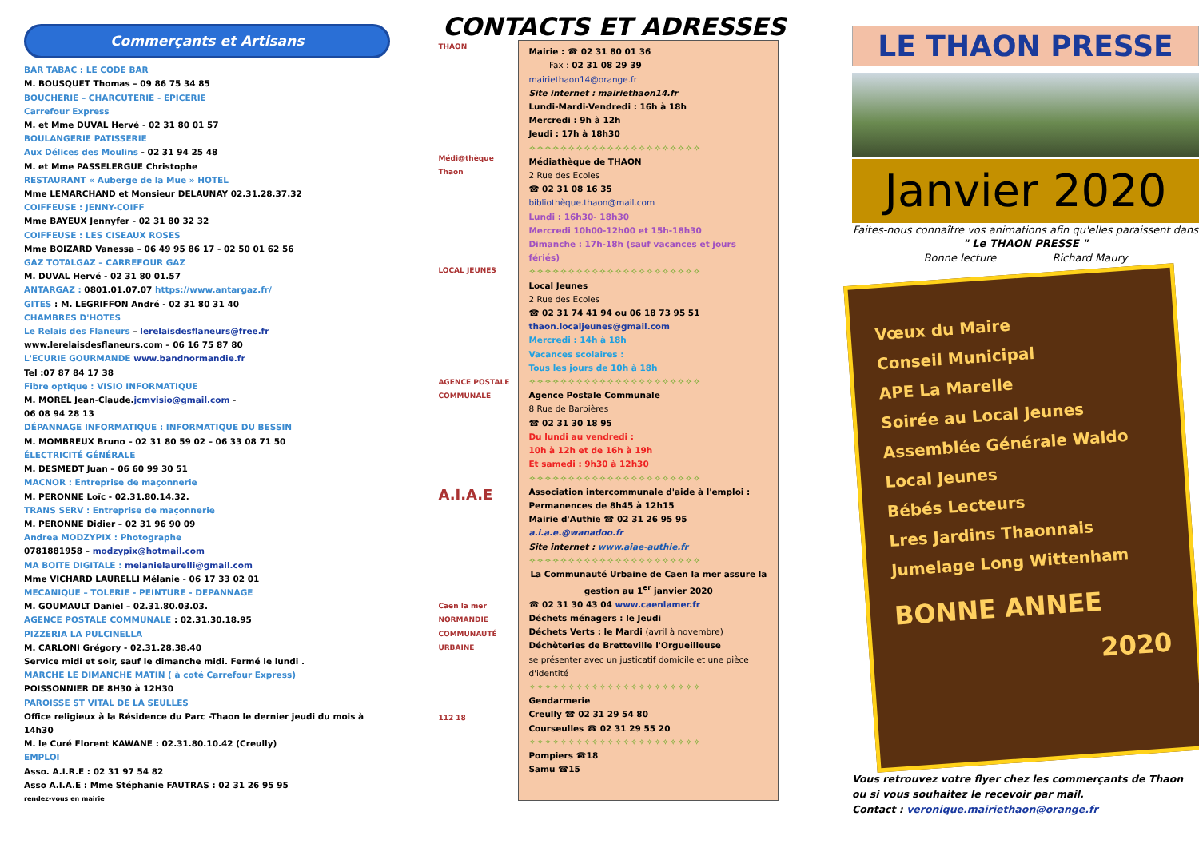Commerçants et Artisans
BAR TABAC : LE CODE BAR
M. BOUSQUET Thomas – 09 86 75 34 85
BOUCHERIE – CHARCUTERIE - EPICERIE
Carrefour Express
M. et Mme DUVAL Hervé - 02 31 80 01 57
BOULANGERIE PATISSERIE
Aux Délices des Moulins - 02 31 94 25 48
M. et Mme PASSELERGUE Christophe
RESTAURANT « Auberge de la Mue » HOTEL
Mme LEMARCHAND et Monsieur DELAUNAY 02.31.28.37.32
COIFFEUSE : JENNY-COIFF
Mme BAYEUX Jennyfer - 02 31 80 32 32
COIFFEUSE : LES CISEAUX ROSES
Mme BOIZARD Vanessa – 06 49 95 86 17 - 02 50 01 62 56
GAZ TOTALGAZ – CARREFOUR GAZ
M. DUVAL Hervé - 02 31 80 01.57
ANTARGAZ : 0801.01.07.07 https://www.antargaz.fr/
GITES : M. LEGRIFFON André - 02 31 80 31 40
CHAMBRES D'HOTES
Le Relais des Flaneurs – lerelaisdesflaneurs@free.fr
www.lerelaisdesflaneurs.com – 06 16 75 87 80
L'ECURIE GOURMANDE www.bandnormandie.fr
Tel :07 87 84 17 38
Fibre optique : VISIO INFORMATIQUE
M. MOREL Jean-Claude.jcmvisio@gmail.com -
06 08 94 28 13
DÉPANNAGE INFORMATIQUE : INFORMATIQUE DU BESSIN
M. MOMBREUX Bruno – 02 31 80 59 02 – 06 33 08 71 50
ÉLECTRICITÉ GÉNÉRALE
M. DESMEDT Juan – 06 60 99 30 51
MACNOR : Entreprise de maçonnerie
M. PERONNE Loïc - 02.31.80.14.32.
TRANS SERV : Entreprise de maçonnerie
M. PERONNE Didier – 02 31 96 90 09
Andrea MODZYPIX : Photographe
0781881958 – modzypix@hotmail.com
MA BOITE DIGITALE : melanielaurelli@gmail.com
Mme VICHARD LAURELLI Mélanie - 06 17 33 02 01
MECANIQUE – TOLERIE - PEINTURE - DEPANNAGE
M. GOUMAULT Daniel – 02.31.80.03.03.
AGENCE POSTALE COMMUNALE : 02.31.30.18.95
PIZZERIA LA PULCINELLA
M. CARLONI Grégory - 02.31.28.38.40
Service midi et soir, sauf le dimanche midi. Fermé le lundi .
MARCHE LE DIMANCHE MATIN ( à coté Carrefour Express)
POISSONNIER DE 8H30 à 12H30
PAROISSE ST VITAL DE LA SEULLES
Office religieux à la Résidence du Parc -Thaon le dernier jeudi du mois à 14h30
M. le Curé Florent KAWANE : 02.31.80.10.42 (Creully)
EMPLOI
Asso. A.I.R.E : 02 31 97 54 82
Asso A.I.A.E : Mme Stéphanie FAUTRAS : 02 31 26 95 95
rendez-vous en mairie
CONTACTS ET ADRESSES
THAON
Médi@thèque Thaon
LOCAL JEUNES
AGENCE POSTALE COMMUNALE
A.I.A.E
Caen la mer NORMANDIE COMMUNAUTÉ URBAINE
112 18
Mairie : ☎ 02 31 80 01 36
Fax : 02 31 08 29 39
mairiethaon14@orange.fr
Site internet : mairiethaon14.fr
Lundi-Mardi-Vendredi : 16h à 18h
Mercredi : 9h à 12h
Jeudi : 17h à 18h30
✧✧✧✧✧✧✧✧✧✧✧✧✧✧✧✧✧✧✧✧✧✧
Médiathèque de THAON
2 Rue des Ecoles
☎ 02 31 08 16 35
bibliothèque.thaon@mail.com
Lundi : 16h30- 18h30
Mercredi 10h00-12h00 et 15h-18h30
Dimanche : 17h-18h (sauf vacances et jours fériés)
✧✧✧✧✧✧✧✧✧✧✧✧✧✧✧✧✧✧✧✧✧✧
Local Jeunes
2 Rue des Ecoles
☎ 02 31 74 41 94 ou 06 18 73 95 51
thaon.localjeunes@gmail.com
Mercredi : 14h à 18h
Vacances scolaires :
Tous les jours de 10h à 18h
✧✧✧✧✧✧✧✧✧✧✧✧✧✧✧✧✧✧✧✧✧✧
Agence Postale Communale
8 Rue de Barbières
☎ 02 31 30 18 95
Du lundi au vendredi :
10h à 12h et de 16h à 19h
Et samedi : 9h30 à 12h30
✧✧✧✧✧✧✧✧✧✧✧✧✧✧✧✧✧✧✧✧✧✧
Association intercommunale d'aide à l'emploi : Permanences de 8h45 à 12h15
Mairie d'Authie ☎ 02 31 26 95 95
a.i.a.e.@wanadoo.fr
Site internet : www.aiae-authie.fr
✧✧✧✧✧✧✧✧✧✧✧✧✧✧✧✧✧✧✧✧✧✧
La Communauté Urbaine de Caen la mer assure la gestion au 1<sup>er</sup> janvier 2020
☎ 02 31 30 43 04 www.caenlamer.fr
Déchets ménagers : le Jeudi
Déchets Verts : le Mardi (avril à novembre)
Déchèteries de Bretteville l'Orgueilleuse
se présenter avec un justicatif domicile et une pièce d'identité
✧✧✧✧✧✧✧✧✧✧✧✧✧✧✧✧✧✧✧✧✧✧
Gendarmerie
Creully ☎ 02 31 29 54 80
Courseulles ☎ 02 31 29 55 20
✧✧✧✧✧✧✧✧✧✧✧✧✧✧✧✧✧✧✧✧✧✧
Pompiers ☎18
Samu ☎15
LE THAON PRESSE
Janvier 2020
Faites-nous connaître vos animations afin qu'elles paraissent dans " Le THAON PRESSE "
Bonne lecture Richard Maury
Vœux du Maire
Conseil Municipal
APE La Marelle
Soirée au Local Jeunes
Assemblée Générale Waldo
Local Jeunes
Bébés Lecteurs
Lres Jardins Thaonnais
Jumelage Long Wittenham
BONNE ANNEE
2020
Vous retrouvez votre flyer chez les commerçants de Thaon ou si vous souhaitez le recevoir par mail.
Contact : veronique.mairiethaon@orange.fr